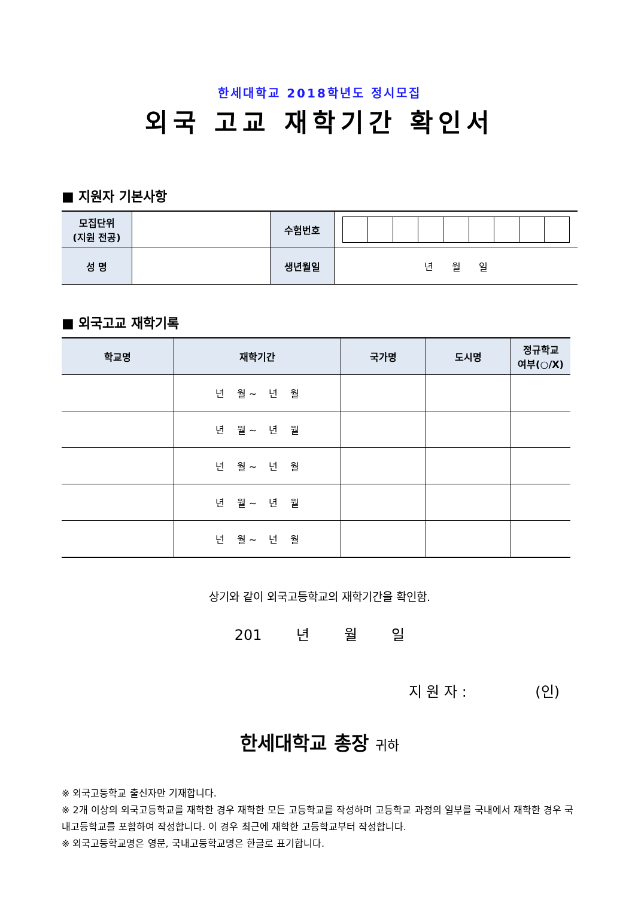한세대학교 2018학년도 정시모집
외국 고교 재학기간 확인서
■ 지원자 기본사항
| 모집단위 (지원 전공) | | 수험번호 | |
| 성 명 | | 생년월일 | 년 월 일 |
■ 외국고교 재학기록
| 학교명 | 재학기간 | 국가명 | 도시명 | 정규학교 여부(○/X) |
| --- | --- | --- | --- | --- |
| | 년 월 ~ 년 월 | | | |
| | 년 월 ~ 년 월 | | | |
| | 년 월 ~ 년 월 | | | |
| | 년 월 ~ 년 월 | | | |
| | 년 월 ~ 년 월 | | | |
상기와 같이 외국고등학교의 재학기간을 확인함.
201 년 월 일
지 원 자 : (인)
한세대학교 총장 귀하
※ 외국고등학교 출신자만 기재합니다.
※ 2개 이상의 외국고등학교를 재학한 경우 재학한 모든 고등학교를 작성하며 고등학교 과정의 일부를 국내에서 재학한 경우 국내고등학교를 포함하여 작성합니다. 이 경우 최근에 재학한 고등학교부터 작성합니다.
※ 외국고등학교명은 영문, 국내고등학교명은 한글로 표기합니다.